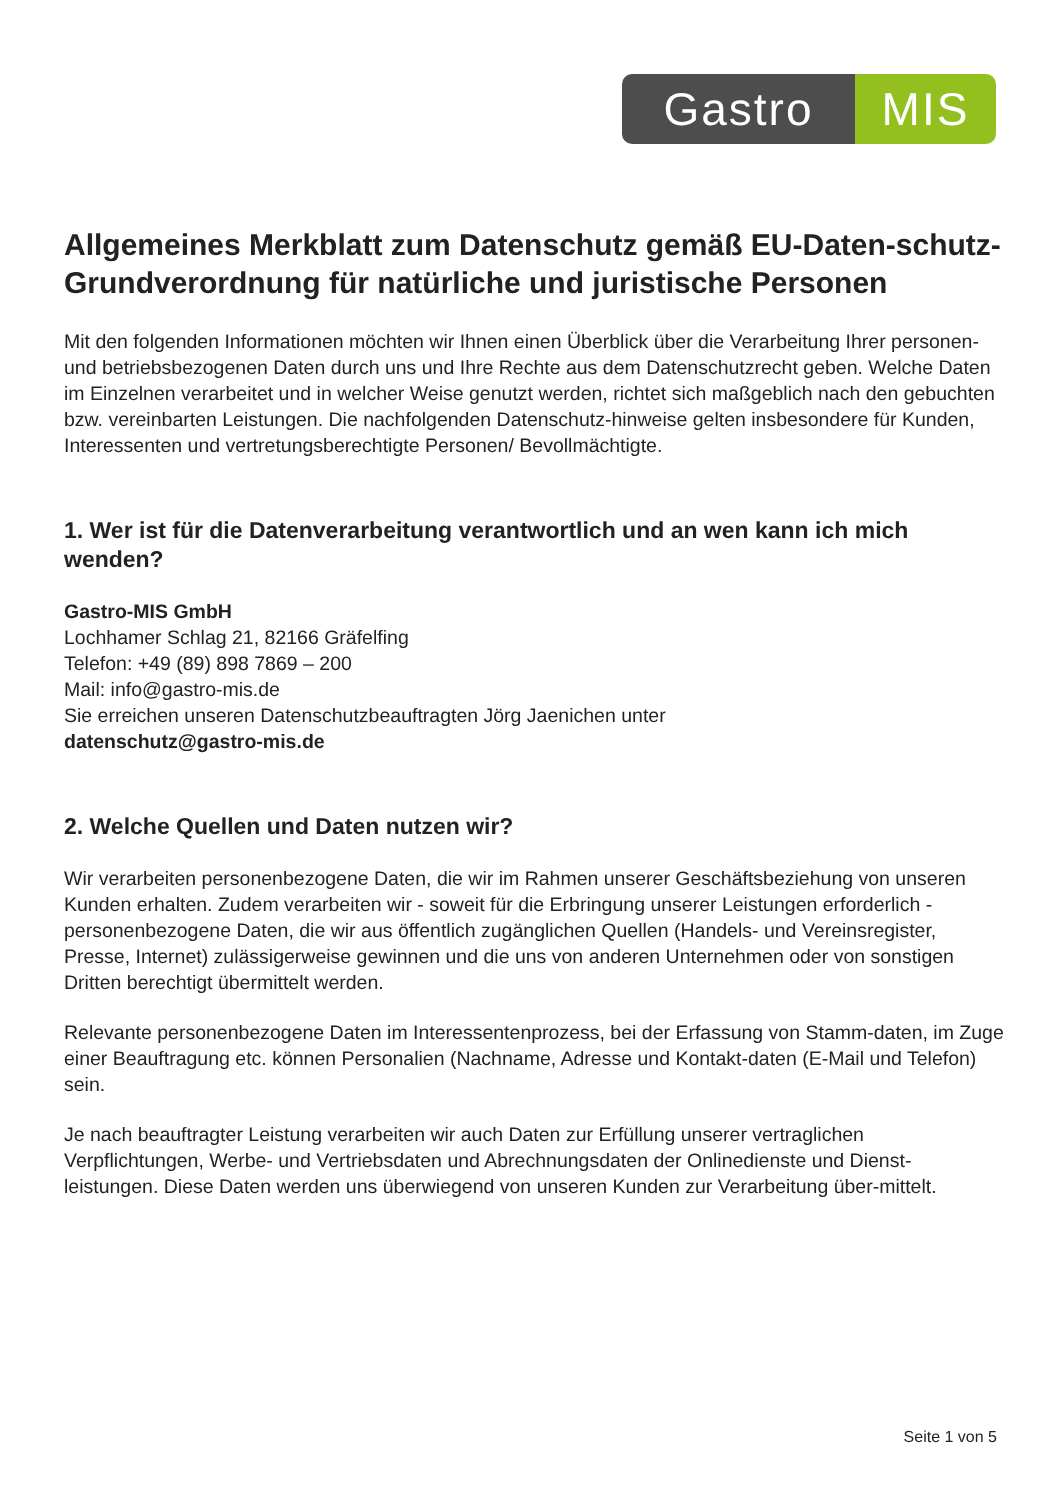Gastro MIS
Allgemeines Merkblatt zum Datenschutz gemäß EU-Daten-schutz-Grundverordnung für natürliche und juristische Personen
Mit den folgenden Informationen möchten wir Ihnen einen Überblick über die Verarbeitung Ihrer personen- und betriebsbezogenen Daten durch uns und Ihre Rechte aus dem Datenschutzrecht geben. Welche Daten im Einzelnen verarbeitet und in welcher Weise genutzt werden, richtet sich maßgeblich nach den gebuchten bzw. vereinbarten Leistungen. Die nachfolgenden Datenschutz-hinweise gelten insbesondere für Kunden, Interessenten und vertretungsberechtigte Personen/ Bevollmächtigte.
1. Wer ist für die Datenverarbeitung verantwortlich und an wen kann ich mich wenden?
Gastro-MIS GmbH
Lochhamer Schlag 21, 82166 Gräfelfing
Telefon: +49 (89) 898 7869 – 200
Mail: info@gastro-mis.de
Sie erreichen unseren Datenschutzbeauftragten Jörg Jaenichen unter
datenschutz@gastro-mis.de
2. Welche Quellen und Daten nutzen wir?
Wir verarbeiten personenbezogene Daten, die wir im Rahmen unserer Geschäftsbeziehung von unseren Kunden erhalten. Zudem verarbeiten wir - soweit für die Erbringung unserer Leistungen erforderlich - personenbezogene Daten, die wir aus öffentlich zugänglichen Quellen (Handels- und Vereinsregister, Presse, Internet) zulässigerweise gewinnen und die uns von anderen Unternehmen oder von sonstigen Dritten berechtigt übermittelt werden.
Relevante personenbezogene Daten im Interessentenprozess, bei der Erfassung von Stamm-daten, im Zuge einer Beauftragung etc. können Personalien (Nachname, Adresse und Kontakt-daten (E-Mail und Telefon) sein.
Je nach beauftragter Leistung verarbeiten wir auch Daten zur Erfüllung unserer vertraglichen Verpflichtungen, Werbe- und Vertriebsdaten und Abrechnungsdaten der Onlinedienste und Dienst-leistungen. Diese Daten werden uns überwiegend von unseren Kunden zur Verarbeitung über-mittelt.
Seite 1 von 5